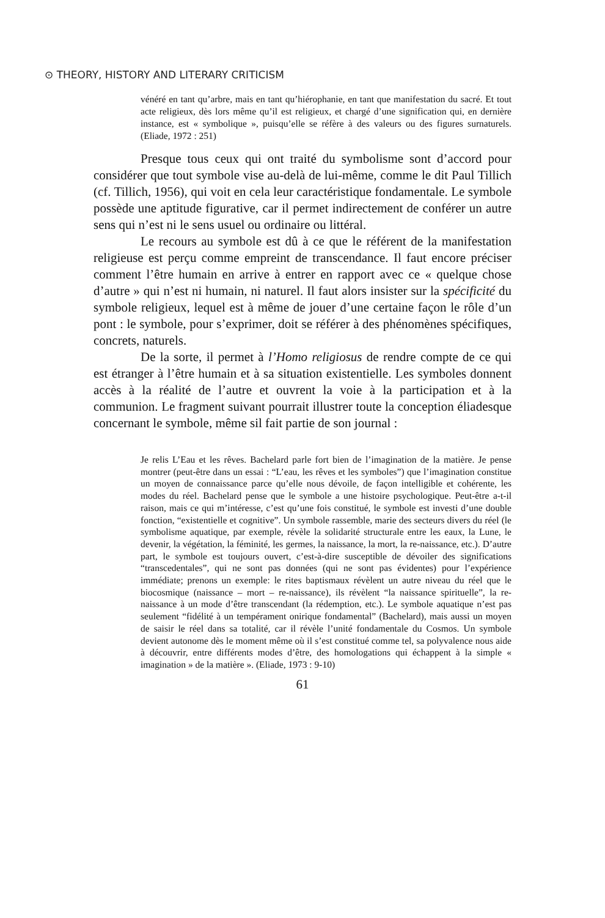⊙ THEORY, HISTORY AND LITERARY CRITICISM
vénéré en tant qu’arbre, mais en tant qu’hiérophanie, en tant que manifestation du sacré. Et tout acte religieux, dès lors même qu’il est religieux, et chargé d’une signification qui, en dernière instance, est « symbolique », puisqu’elle se réfère à des valeurs ou des figures surnaturels. (Eliade, 1972 : 251)
Presque tous ceux qui ont traité du symbolisme sont d’accord pour considérer que tout symbole vise au-delà de lui-même, comme le dit Paul Tillich (cf. Tillich, 1956), qui voit en cela leur caractéristique fondamentale. Le symbole possède une aptitude figurative, car il permet indirectement de conférer un autre sens qui n’est ni le sens usuel ou ordinaire ou littéral.
Le recours au symbole est dû à ce que le référent de la manifestation religieuse est perçu comme empreint de transcendance. Il faut encore préciser comment l’être humain en arrive à entrer en rapport avec ce « quelque chose d’autre » qui n’est ni humain, ni naturel. Il faut alors insister sur la spécificité du symbole religieux, lequel est à même de jouer d’une certaine façon le rôle d’un pont : le symbole, pour s’exprimer, doit se référer à des phénomènes spécifiques, concrets, naturels.
De la sorte, il permet à l’Homo religiosus de rendre compte de ce qui est étranger à l’être humain et à sa situation existentielle. Les symboles donnent accès à la réalité de l’autre et ouvrent la voie à la participation et à la communion. Le fragment suivant pourrait illustrer toute la conception éliadesque concernant le symbole, même sil fait partie de son journal :
Je relis L’Eau et les rêves. Bachelard parle fort bien de l’imagination de la matière. Je pense montrer (peut-être dans un essai : “L’eau, les rêves et les symboles”) que l’imagination constitue un moyen de connaissance parce qu’elle nous dévoile, de façon intelligible et cohérente, les modes du réel. Bachelard pense que le symbole a une histoire psychologique. Peut-être a-t-il raison, mais ce qui m’intéresse, c’est qu’une fois constitué, le symbole est investi d’une double fonction, “existentielle et cognitive”. Un symbole rassemble, marie des secteurs divers du réel (le symbolisme aquatique, par exemple, révèle la solidarité structurale entre les eaux, la Lune, le devenir, la végétation, la féminité, les germes, la naissance, la mort, la re-naissance, etc.). D’autre part, le symbole est toujours ouvert, c’est-à-dire susceptible de dévoiler des significations “transcedentales”, qui ne sont pas données (qui ne sont pas évidentes) pour l’expérience immédiate; prenons un exemple: le rites baptismaux révèlent un autre niveau du réel que le biocosmique (naissance – mort – re-naissance), ils révèlent “la naissance spirituelle”, la re-naissance à un mode d’être transcendant (la rédemption, etc.). Le symbole aquatique n’est pas seulement “fidélité à un tempérament onirique fondamental” (Bachelard), mais aussi un moyen de saisir le réel dans sa totalité, car il révèle l’unité fondamentale du Cosmos. Un symbole devient autonome dès le moment même où il s’est constitué comme tel, sa polyvalence nous aide à découvrir, entre différents modes d’être, des homologations qui échappent à la simple « imagination » de la matière ». (Eliade, 1973 : 9-10)
61